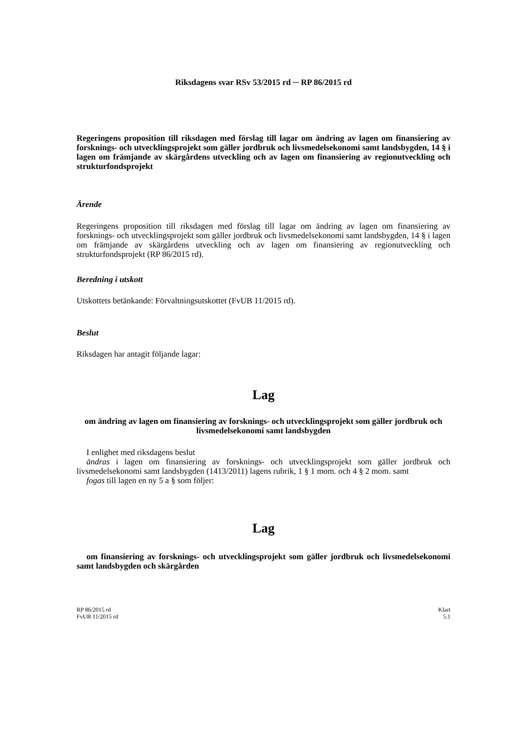Riksdagens svar RSv 53/2015 rd ─ RP 86/2015 rd
Regeringens proposition till riksdagen med förslag till lagar om ändring av lagen om finansiering av forsknings- och utvecklingsprojekt som gäller jordbruk och livsmedelsekonomi samt landsbygden, 14 § i lagen om främjande av skärgårdens utveckling och av lagen om finansiering av regionutveckling och strukturfondsprojekt
Ärende
Regeringens proposition till riksdagen med förslag till lagar om ändring av lagen om finansiering av forsknings- och utvecklingsprojekt som gäller jordbruk och livsmedelsekonomi samt landsbygden, 14 § i lagen om främjande av skärgårdens utveckling och av lagen om finansiering av regionutveckling och strukturfondsprojekt (RP 86/2015 rd).
Beredning i utskott
Utskottets betänkande: Förvaltningsutskottet (FvUB 11/2015 rd).
Beslut
Riksdagen har antagit följande lagar:
Lag
om ändring av lagen om finansiering av forsknings- och utvecklingsprojekt som gäller jordbruk och livsmedelsekonomi samt landsbygden
I enlighet med riksdagens beslut
ändras i lagen om finansiering av forsknings- och utvecklingsprojekt som gäller jordbruk och livsmedelsekonomi samt landsbygden (1413/2011) lagens rubrik, 1 § 1 mom. och 4 § 2 mom. samt
fogas till lagen en ny 5 a § som följer:
Lag
om finansiering av forsknings- och utvecklingsprojekt som gäller jordbruk och livsmedelsekonomi samt landsbygden och skärgården
RP 86/2015 rd
FvUB 11/2015 rd
Klart
5.1